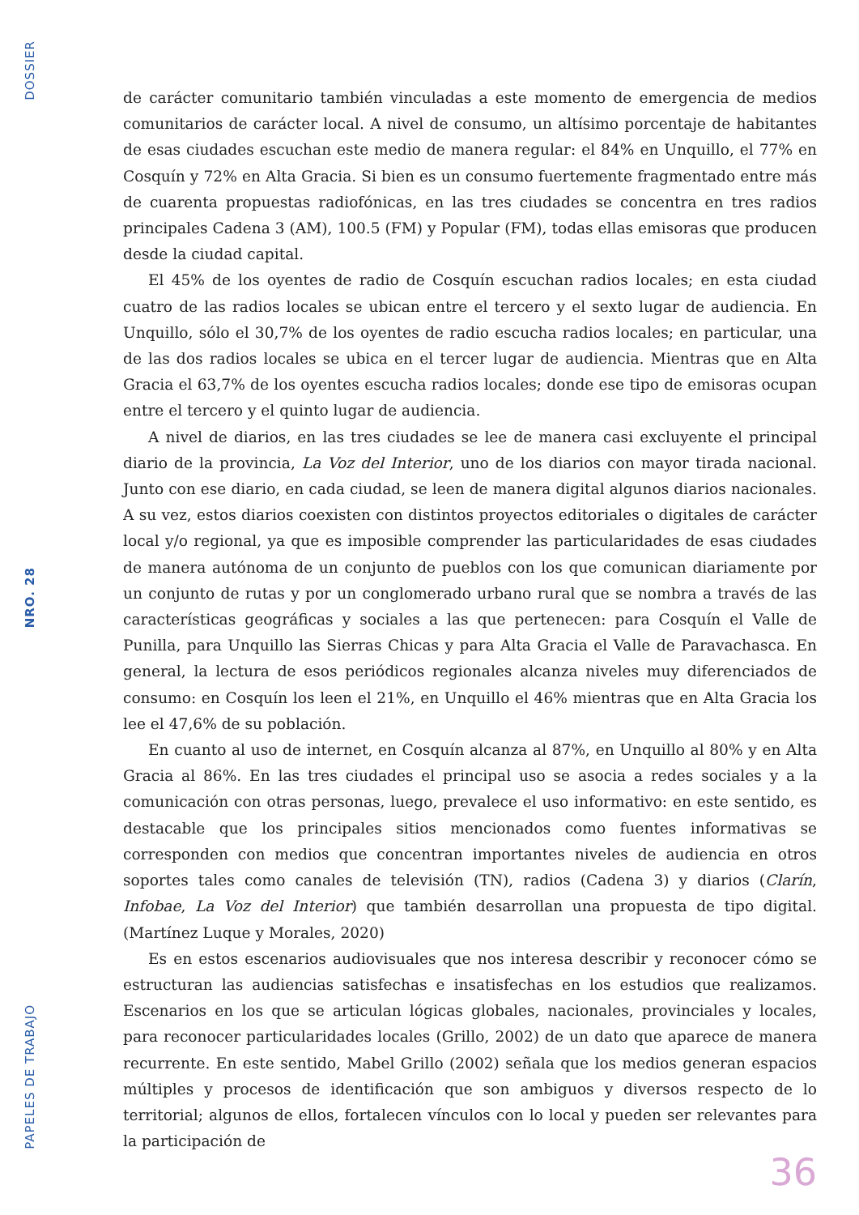DOSSIER
NRO. 28
PAPELES DE TRABAJO
de carácter comunitario también vinculadas a este momento de emergencia de medios comunitarios de carácter local. A nivel de consumo, un altísimo porcentaje de habitantes de esas ciudades escuchan este medio de manera regular: el 84% en Unquillo, el 77% en Cosquín y 72% en Alta Gracia. Si bien es un consumo fuertemente fragmentado entre más de cuarenta propuestas radiofónicas, en las tres ciudades se concentra en tres radios principales Cadena 3 (AM), 100.5 (FM) y Popular (FM), todas ellas emisoras que producen desde la ciudad capital.
El 45% de los oyentes de radio de Cosquín escuchan radios locales; en esta ciudad cuatro de las radios locales se ubican entre el tercero y el sexto lugar de audiencia. En Unquillo, sólo el 30,7% de los oyentes de radio escucha radios locales; en particular, una de las dos radios locales se ubica en el tercer lugar de audiencia. Mientras que en Alta Gracia el 63,7% de los oyentes escucha radios locales; donde ese tipo de emisoras ocupan entre el tercero y el quinto lugar de audiencia.
A nivel de diarios, en las tres ciudades se lee de manera casi excluyente el principal diario de la provincia, La Voz del Interior, uno de los diarios con mayor tirada nacional. Junto con ese diario, en cada ciudad, se leen de manera digital algunos diarios nacionales. A su vez, estos diarios coexisten con distintos proyectos editoriales o digitales de carácter local y/o regional, ya que es imposible comprender las particularidades de esas ciudades de manera autónoma de un conjunto de pueblos con los que comunican diariamente por un conjunto de rutas y por un conglomerado urbano rural que se nombra a través de las características geográficas y sociales a las que pertenecen: para Cosquín el Valle de Punilla, para Unquillo las Sierras Chicas y para Alta Gracia el Valle de Paravachasca. En general, la lectura de esos periódicos regionales alcanza niveles muy diferenciados de consumo: en Cosquín los leen el 21%, en Unquillo el 46% mientras que en Alta Gracia los lee el 47,6% de su población.
En cuanto al uso de internet, en Cosquín alcanza al 87%, en Unquillo al 80% y en Alta Gracia al 86%. En las tres ciudades el principal uso se asocia a redes sociales y a la comunicación con otras personas, luego, prevalece el uso informativo: en este sentido, es destacable que los principales sitios mencionados como fuentes informativas se corresponden con medios que concentran importantes niveles de audiencia en otros soportes tales como canales de televisión (TN), radios (Cadena 3) y diarios (Clarín, Infobae, La Voz del Interior) que también desarrollan una propuesta de tipo digital. (Martínez Luque y Morales, 2020)
Es en estos escenarios audiovisuales que nos interesa describir y reconocer cómo se estructuran las audiencias satisfechas e insatisfechas en los estudios que realizamos. Escenarios en los que se articulan lógicas globales, nacionales, provinciales y locales, para reconocer particularidades locales (Grillo, 2002) de un dato que aparece de manera recurrente. En este sentido, Mabel Grillo (2002) señala que los medios generan espacios múltiples y procesos de identificación que son ambiguos y diversos respecto de lo territorial; algunos de ellos, fortalecen vínculos con lo local y pueden ser relevantes para la participación de
36